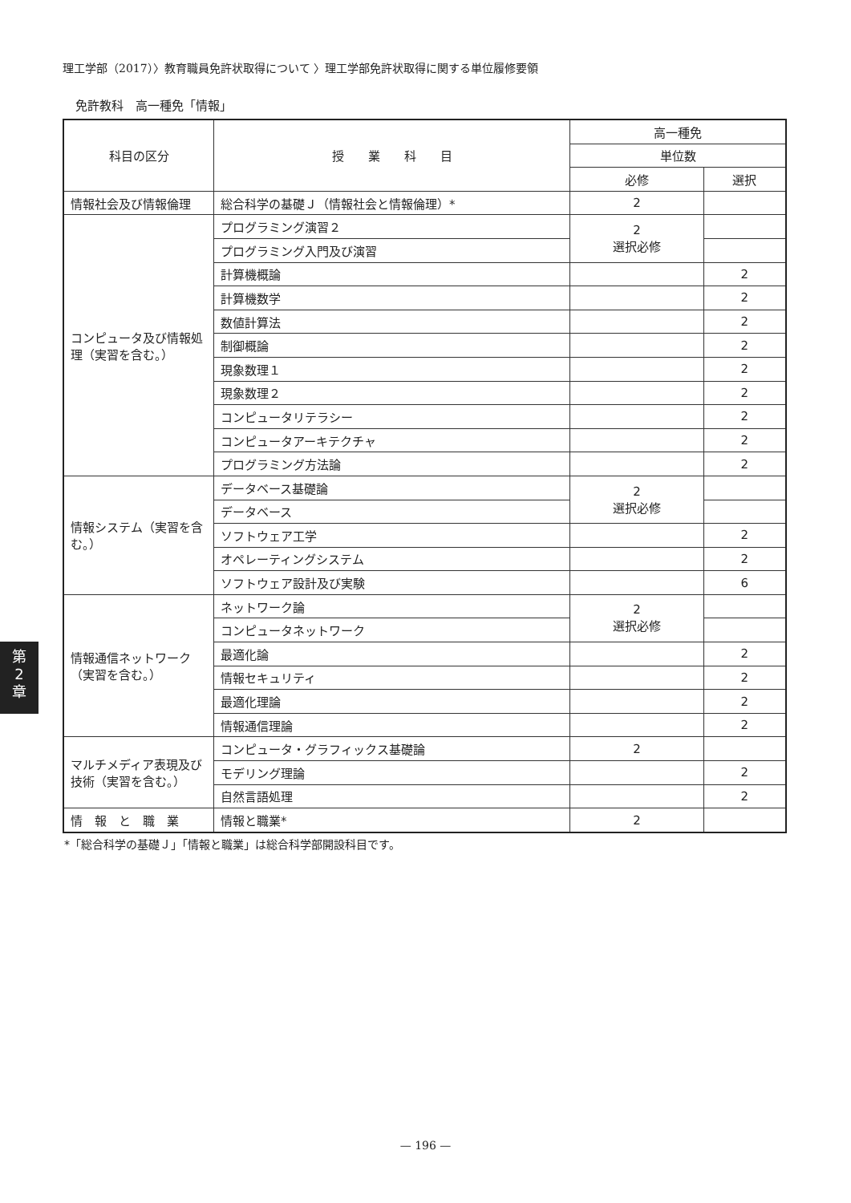理工学部（2017）〉教育職員免許状取得について 〉理工学部免許状取得に関する単位履修要領
免許教科　高一種免「情報」
| 科目の区分 | 授 業 科 目 | 高一種免 | |
| --- | --- | --- | --- |
| | | 単位数 | |
| | | 必修 | 選択 |
| 情報社会及び情報倫理 | 総合科学の基礎Ｊ（情報社会と情報倫理）* | 2 | |
| コンピュータ及び情報処理（実習を含む。） | プログラミング演習２ | 2 選択必修 | |
| | プログラミング入門及び演習 | | |
| | 計算機概論 | | 2 |
| | 計算機数学 | | 2 |
| | 数値計算法 | | 2 |
| | 制御概論 | | 2 |
| | 現象数理１ | | 2 |
| | 現象数理２ | | 2 |
| | コンピュータリテラシー | | 2 |
| | コンピュータアーキテクチャ | | 2 |
| | プログラミング方法論 | | 2 |
| 情報システム（実習を含む。） | データベース基礎論 | 2 選択必修 | |
| | データベース | | |
| | ソフトウェア工学 | | 2 |
| | オペレーティングシステム | | 2 |
| | ソフトウェア設計及び実験 | | 6 |
| 情報通信ネットワーク（実習を含む。） | ネットワーク論 | 2 選択必修 | |
| | コンピュータネットワーク | | |
| | 最適化論 | | 2 |
| | 情報セキュリティ | | 2 |
| | 最適化理論 | | 2 |
| | 情報通信理論 | | 2 |
| マルチメディア表現及び技術（実習を含む。） | コンピュータ・グラフィックス基礎論 | 2 | |
| | モデリング理論 | | 2 |
| | 自然言語処理 | | 2 |
| 情 報 と 職 業 | 情報と職業* | 2 | |
*「総合科学の基礎Ｊ」「情報と職業」は総合科学部開設科目です。
第
2
章
— 196 —